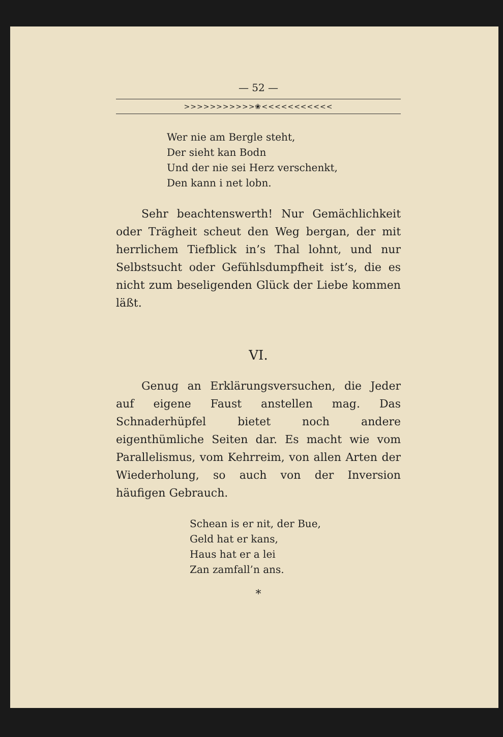— 52 —
>>>>>>>>>>>❀<<<<<<<<<<<
Wer nie am Bergle steht,
Der sieht kan Bodn
Und der nie sei Herz verschenkt,
Den kann i net lobn.
Sehr beachtenswerth! Nur Gemächlichkeit oder Trägheit scheut den Weg bergan, der mit herrlichem Tiefblick in’s Thal lohnt, und nur Selbstsucht oder Gefühlsdumpfheit ist’s, die es nicht zum beseligenden Glück der Liebe kommen läßt.
VI.
Genug an Erklärungsversuchen, die Jeder auf eigene Faust anstellen mag. Das Schnaderhüpfel bietet noch andere eigenthümliche Seiten dar. Es macht wie vom Parallelismus, vom Kehrreim, von allen Arten der Wiederholung, so auch von der Inversion häufigen Gebrauch.
Schean is er nit, der Bue,
Geld hat er kans,
Haus hat er a lei
Zan zamfall’n ans.
*